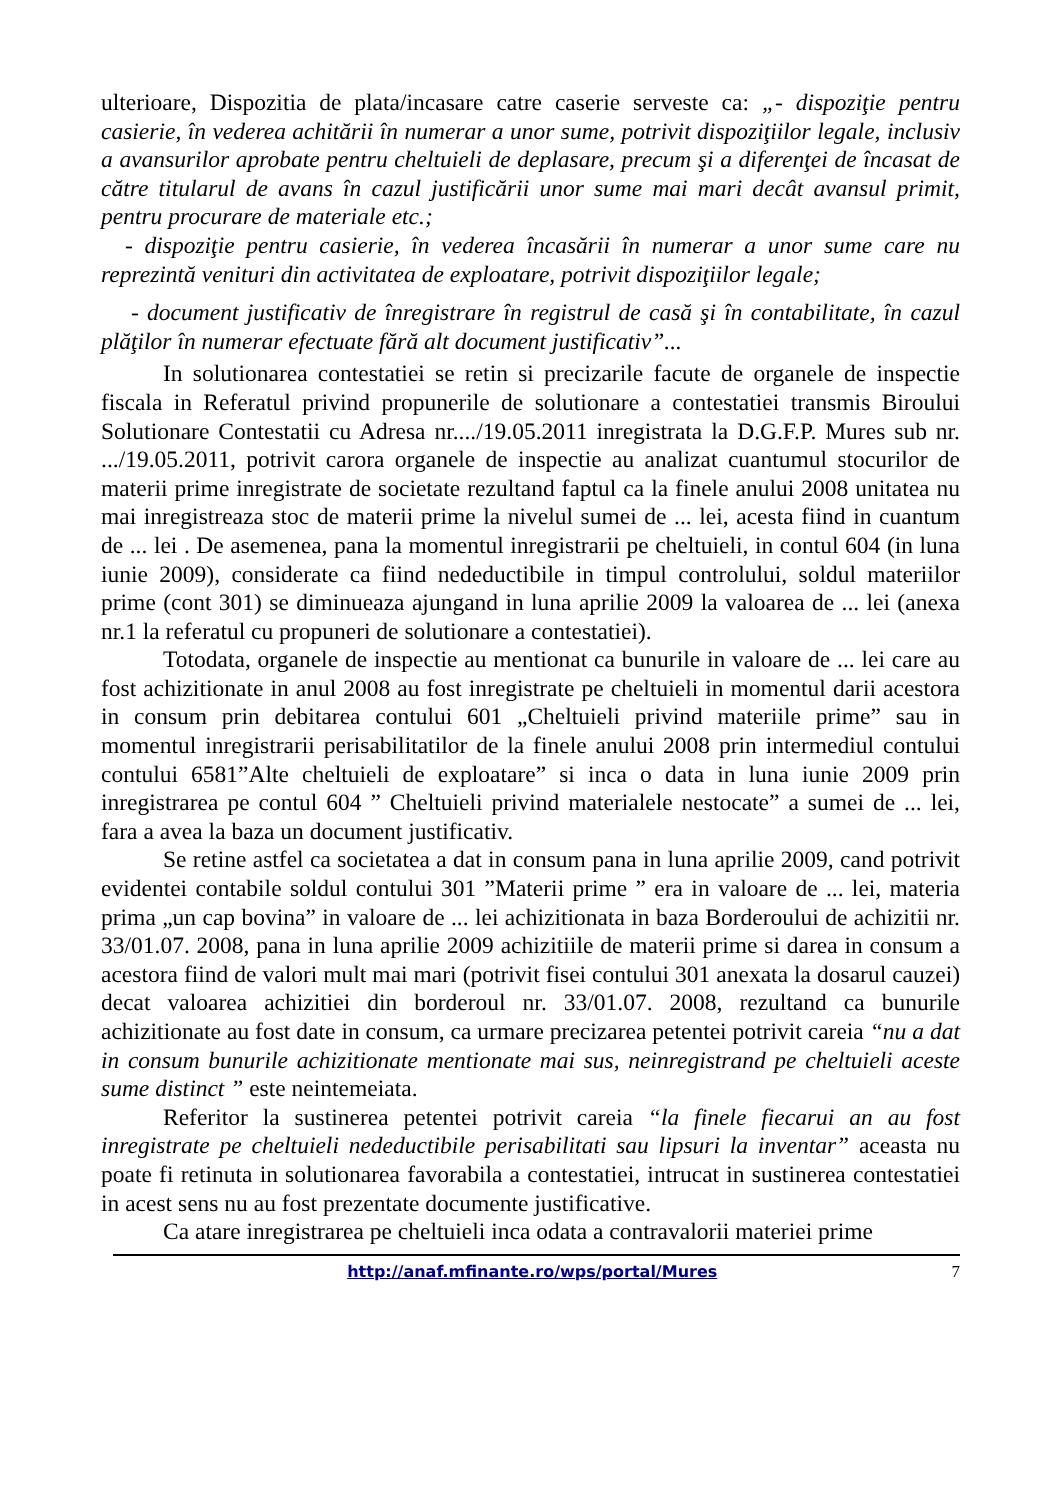ulterioare, Dispozitia de plata/incasare catre caserie serveste ca: „- dispoziţie pentru casierie, în vederea achitării în numerar a unor sume, potrivit dispoziţiilor legale, inclusiv a avansurilor aprobate pentru cheltuieli de deplasare, precum şi a diferenţei de încasat de către titularul de avans în cazul justificării unor sume mai mari decât avansul primit, pentru procurare de materiale etc.;
- dispoziţie pentru casierie, în vederea încasării în numerar a unor sume care nu reprezintă venituri din activitatea de exploatare, potrivit dispoziţiilor legale;
- document justificativ de înregistrare în registrul de casă şi în contabilitate, în cazul plăţilor în numerar efectuate fără alt document justificativ”...
In solutionarea contestatiei se retin si precizarile facute de organele de inspectie fiscala in Referatul privind propunerile de solutionare a contestatiei transmis Biroului Solutionare Contestatii cu Adresa nr..../19.05.2011 inregistrata la D.G.F.P. Mures sub nr. .../19.05.2011, potrivit carora organele de inspectie au analizat cuantumul stocurilor de materii prime inregistrate de societate rezultand faptul ca la finele anului 2008 unitatea nu mai inregistreaza stoc de materii prime la nivelul sumei de ... lei, acesta fiind in cuantum de ... lei . De asemenea, pana la momentul inregistrarii pe cheltuieli, in contul 604 (in luna iunie 2009), considerate ca fiind nedeductibile in timpul controlului, soldul materiilor prime (cont 301) se diminueaza ajungand in luna aprilie 2009 la valoarea de ... lei (anexa nr.1 la referatul cu propuneri de solutionare a contestatiei).
Totodata, organele de inspectie au mentionat ca bunurile in valoare de ... lei care au fost achizitionate in anul 2008 au fost inregistrate pe cheltuieli in momentul darii acestora in consum prin debitarea contului 601 „Cheltuieli privind materiile prime” sau in momentul inregistrarii perisabilitatilor de la finele anului 2008 prin intermediul contului contului 6581”Alte cheltuieli de exploatare” si inca o data in luna iunie 2009 prin inregistrarea pe contul 604 ” Cheltuieli privind materialele nestocate” a sumei de ... lei, fara a avea la baza un document justificativ.
Se retine astfel ca societatea a dat in consum pana in luna aprilie 2009, cand potrivit evidentei contabile soldul contului 301 ”Materii prime ” era in valoare de ... lei, materia prima „un cap bovina” in valoare de ... lei achizitionata in baza Borderoului de achizitii nr. 33/01.07. 2008, pana in luna aprilie 2009 achizitiile de materii prime si darea in consum a acestora fiind de valori mult mai mari (potrivit fisei contului 301 anexata la dosarul cauzei) decat valoarea achizitiei din borderoul nr. 33/01.07. 2008, rezultand ca bunurile achizitionate au fost date in consum, ca urmare precizarea petentei potrivit careia “nu a dat in consum bunurile achizitionate mentionate mai sus, neinregistrand pe cheltuieli aceste sume distinct ” este neintemeiata.
Referitor la sustinerea petentei potrivit careia “la finele fiecarui an au fost inregistrate pe cheltuieli nedeductibile perisabilitati sau lipsuri la inventar” aceasta nu poate fi retinuta in solutionarea favorabila a contestatiei, intrucat in sustinerea contestatiei in acest sens nu au fost prezentate documente justificative.
Ca atare inregistrarea pe cheltuieli inca odata a contravalorii materiei prime
http://anaf.mfinante.ro/wps/portal/Mures 7